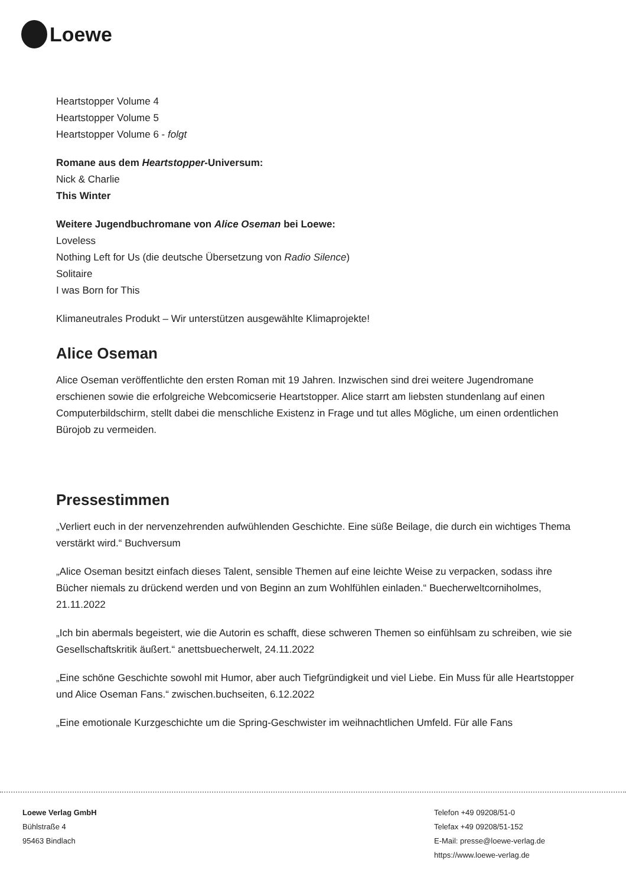Loewe
Heartstopper Volume 4
Heartstopper Volume 5
Heartstopper Volume 6 - folgt
Romane aus dem Heartstopper-Universum:
Nick & Charlie
This Winter
Weitere Jugendbuchromane von Alice Oseman bei Loewe:
Loveless
Nothing Left for Us (die deutsche Übersetzung von Radio Silence)
Solitaire
I was Born for This
Klimaneutrales Produkt – Wir unterstützen ausgewählte Klimaprojekte!
Alice Oseman
Alice Oseman veröffentlichte den ersten Roman mit 19 Jahren. Inzwischen sind drei weitere Jugendromane erschienen sowie die erfolgreiche Webcomicserie Heartstopper. Alice starrt am liebsten stundenlang auf einen Computerbildschirm, stellt dabei die menschliche Existenz in Frage und tut alles Mögliche, um einen ordentlichen Bürojob zu vermeiden.
Pressestimmen
„Verliert euch in der nervenzehrenden aufwühlenden Geschichte. Eine süße Beilage, die durch ein wichtiges Thema verstärkt wird.“ Buchversum
„Alice Oseman besitzt einfach dieses Talent, sensible Themen auf eine leichte Weise zu verpacken, sodass ihre Bücher niemals zu drückend werden und von Beginn an zum Wohlfühlen einladen.“ Buecherweltcorniholmes, 21.11.2022
„Ich bin abermals begeistert, wie die Autorin es schafft, diese schweren Themen so einfühlsam zu schreiben, wie sie Gesellschaftskritik äußert.“ anettsbuecherwelt, 24.11.2022
„Eine schöne Geschichte sowohl mit Humor, aber auch Tiefgründigkeit und viel Liebe. Ein Muss für alle Heartstopper und Alice Oseman Fans.“ zwischen.buchseiten, 6.12.2022
„Eine emotionale Kurzgeschichte um die Spring-Geschwister im weihnachtlichen Umfeld. Für alle Fans
Loewe Verlag GmbH
Bühlstraße 4
95463 Bindlach
Telefon +49 09208/51-0
Telefax +49 09208/51-152
E-Mail: presse@loewe-verlag.de
https://www.loewe-verlag.de